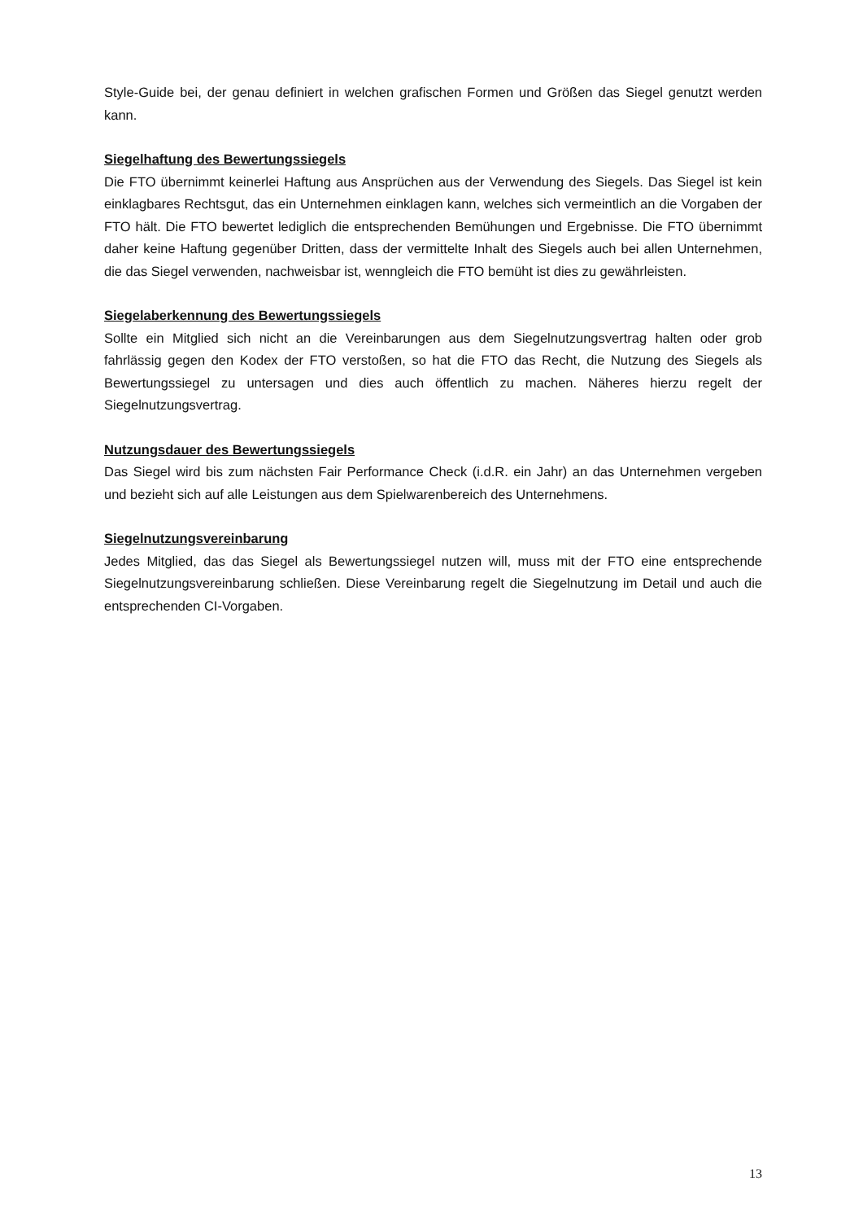Style-Guide bei, der genau definiert in welchen grafischen Formen und Größen das Siegel genutzt werden kann.
Siegelhaftung des Bewertungssiegels
Die FTO übernimmt keinerlei Haftung aus Ansprüchen aus der Verwendung des Siegels. Das Siegel ist kein einklagbares Rechtsgut, das ein Unternehmen einklagen kann, welches sich vermeintlich an die Vorgaben der FTO hält. Die FTO bewertet lediglich die entsprechenden Bemühungen und Ergebnisse. Die FTO übernimmt daher keine Haftung gegenüber Dritten, dass der vermittelte Inhalt des Siegels auch bei allen Unternehmen, die das Siegel verwenden, nachweisbar ist, wenngleich die FTO bemüht ist dies zu gewährleisten.
Siegelaberkennung des Bewertungssiegels
Sollte ein Mitglied sich nicht an die Vereinbarungen aus dem Siegelnutzungsvertrag halten oder grob fahrlässig gegen den Kodex der FTO verstoßen, so hat die FTO das Recht, die Nutzung des Siegels als Bewertungssiegel zu untersagen und dies auch öffentlich zu machen. Näheres hierzu regelt der Siegelnutzungsvertrag.
Nutzungsdauer des Bewertungssiegels
Das Siegel wird bis zum nächsten Fair Performance Check (i.d.R. ein Jahr) an das Unternehmen vergeben und bezieht sich auf alle Leistungen aus dem Spielwarenbereich des Unternehmens.
Siegelnutzungsvereinbarung
Jedes Mitglied, das das Siegel als Bewertungssiegel nutzen will, muss mit der FTO eine entsprechende Siegelnutzungsvereinbarung schließen. Diese Vereinbarung regelt die Siegelnutzung im Detail und auch die entsprechenden CI-Vorgaben.
13